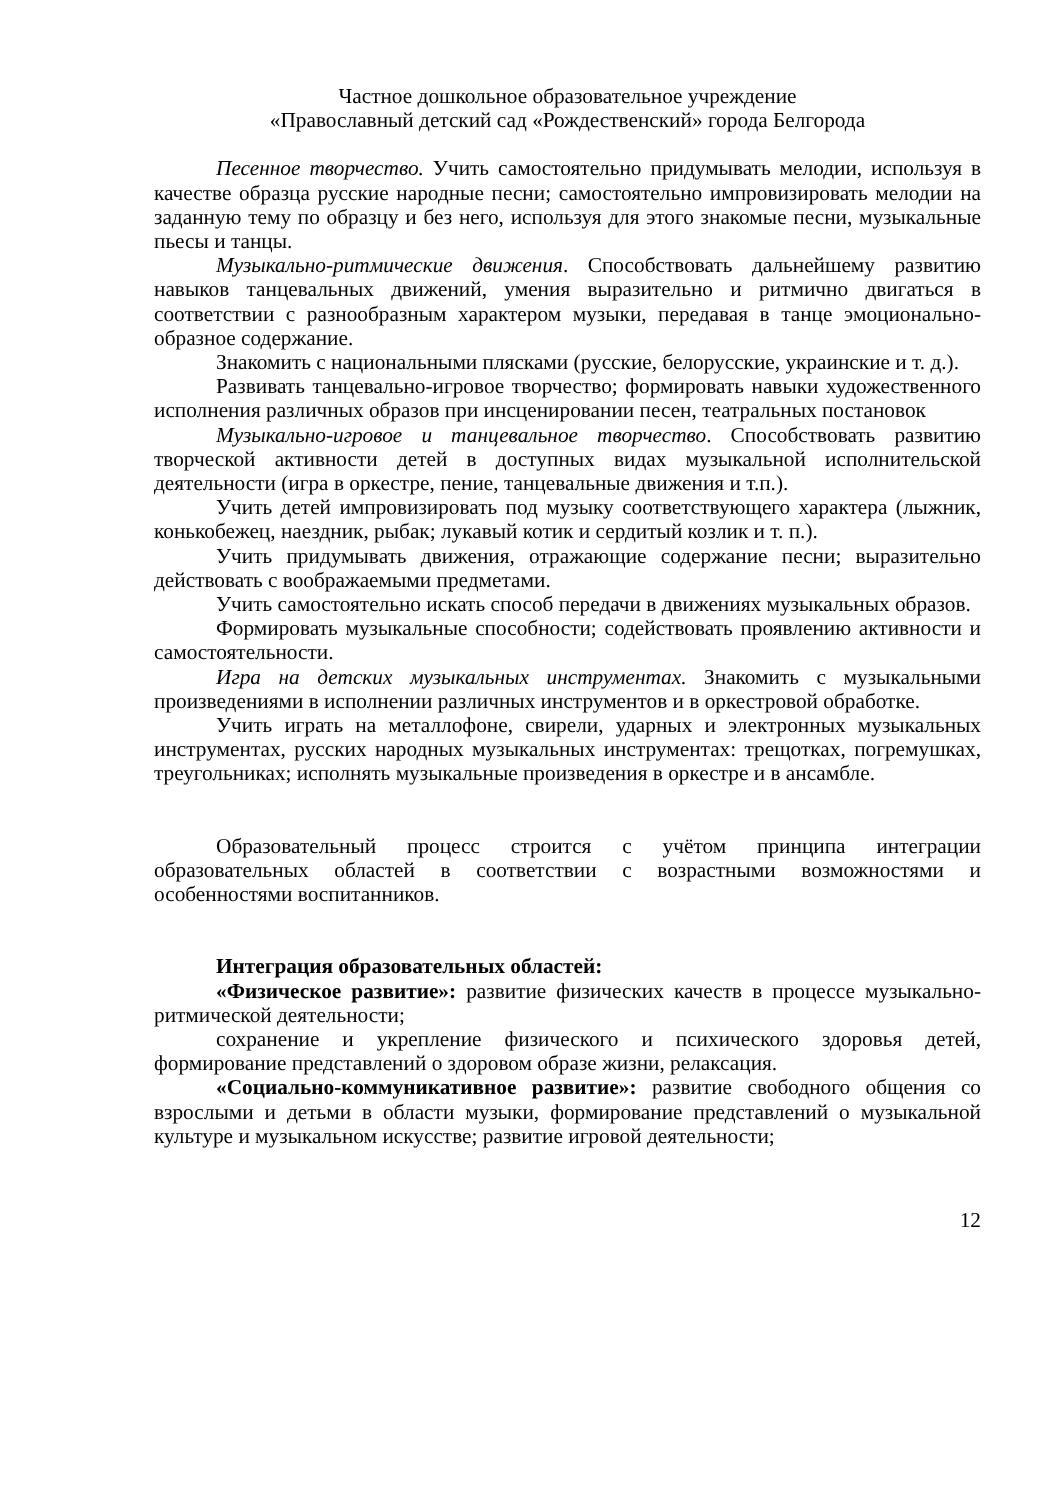Частное дошкольное образовательное учреждение
«Православный детский сад «Рождественский» города Белгорода
Песенное творчество. Учить самостоятельно придумывать мелодии, используя в качестве образца русские народные песни; самостоятельно импровизировать мелодии на заданную тему по образцу и без него, используя для этого знакомые песни, музыкальные пьесы и танцы.
Музыкально-ритмические движения. Способствовать дальнейшему развитию навыков танцевальных движений, умения выразительно и ритмично двигаться в соответствии с разнообразным характером музыки, передавая в танце эмоционально-образное содержание.
Знакомить с национальными плясками (русские, белорусские, украинские и т. д.).
Развивать танцевально-игровое творчество; формировать навыки художественного исполнения различных образов при инсценировании песен, театральных постановок
Музыкально-игровое и танцевальное творчество. Способствовать развитию творческой активности детей в доступных видах музыкальной исполнительской деятельности (игра в оркестре, пение, танцевальные движения и т.п.).
Учить детей импровизировать под музыку соответствующего характера (лыжник, конькобежец, наездник, рыбак; лукавый котик и сердитый козлик и т. п.).
Учить придумывать движения, отражающие содержание песни; выразительно действовать с воображаемыми предметами.
Учить самостоятельно искать способ передачи в движениях музыкальных образов.
Формировать музыкальные способности; содействовать проявлению активности и самостоятельности.
Игра на детских музыкальных инструментах. Знакомить с музыкальными произведениями в исполнении различных инструментов и в оркестровой обработке.
Учить играть на металлофоне, свирели, ударных и электронных музыкальных инструментах, русских народных музыкальных инструментах: трещотках, погремушках, треугольниках; исполнять музыкальные произведения в оркестре и в ансамбле.
Образовательный процесс строится с учётом принципа интеграции образовательных областей в соответствии с возрастными возможностями и особенностями воспитанников.
Интеграция образовательных областей:
«Физическое развитие»: развитие физических качеств в процессе музыкально-ритмической деятельности;
сохранение и укрепление физического и психического здоровья детей, формирование представлений о здоровом образе жизни, релаксация.
«Социально-коммуникативное развитие»: развитие свободного общения со взрослыми и детьми в области музыки, формирование представлений о музыкальной культуре и музыкальном искусстве; развитие игровой деятельности;
12